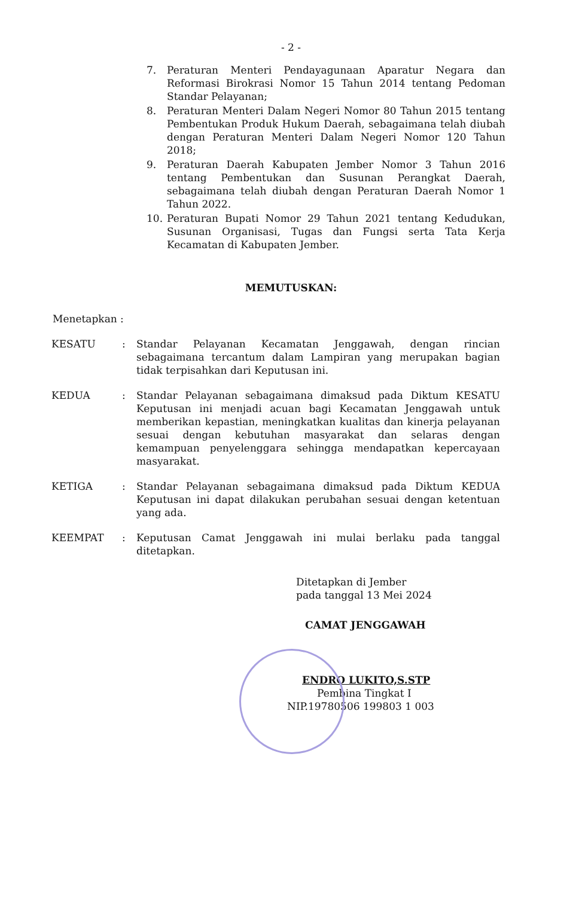- 2 -
7. Peraturan Menteri Pendayagunaan Aparatur Negara dan Reformasi Birokrasi Nomor 15 Tahun 2014 tentang Pedoman Standar Pelayanan;
8. Peraturan Menteri Dalam Negeri Nomor 80 Tahun 2015 tentang Pembentukan Produk Hukum Daerah, sebagaimana telah diubah dengan Peraturan Menteri Dalam Negeri Nomor 120 Tahun 2018;
9. Peraturan Daerah Kabupaten Jember Nomor 3 Tahun 2016 tentang Pembentukan dan Susunan Perangkat Daerah, sebagaimana telah diubah dengan Peraturan Daerah Nomor 1 Tahun 2022.
10. Peraturan Bupati Nomor 29 Tahun 2021 tentang Kedudukan, Susunan Organisasi, Tugas dan Fungsi serta Tata Kerja Kecamatan di Kabupaten Jember.
MEMUTUSKAN:
Menetapkan :
KESATU: Standar Pelayanan Kecamatan Jenggawah, dengan rincian sebagaimana tercantum dalam Lampiran yang merupakan bagian tidak terpisahkan dari Keputusan ini.
KEDUA: Standar Pelayanan sebagaimana dimaksud pada Diktum KESATU Keputusan ini menjadi acuan bagi Kecamatan Jenggawah untuk memberikan kepastian, meningkatkan kualitas dan kinerja pelayanan sesuai dengan kebutuhan masyarakat dan selaras dengan kemampuan penyelenggara sehingga mendapatkan kepercayaan masyarakat.
KETIGA: Standar Pelayanan sebagaimana dimaksud pada Diktum KEDUA Keputusan ini dapat dilakukan perubahan sesuai dengan ketentuan yang ada.
KEEMPAT: Keputusan Camat Jenggawah ini mulai berlaku pada tanggal ditetapkan.
Ditetapkan di Jember
pada tanggal 13 Mei 2024
CAMAT JENGGAWAH
ENDRO LUKITO,S.STP
Pembina Tingkat I
NIP.19780506 199803 1 003